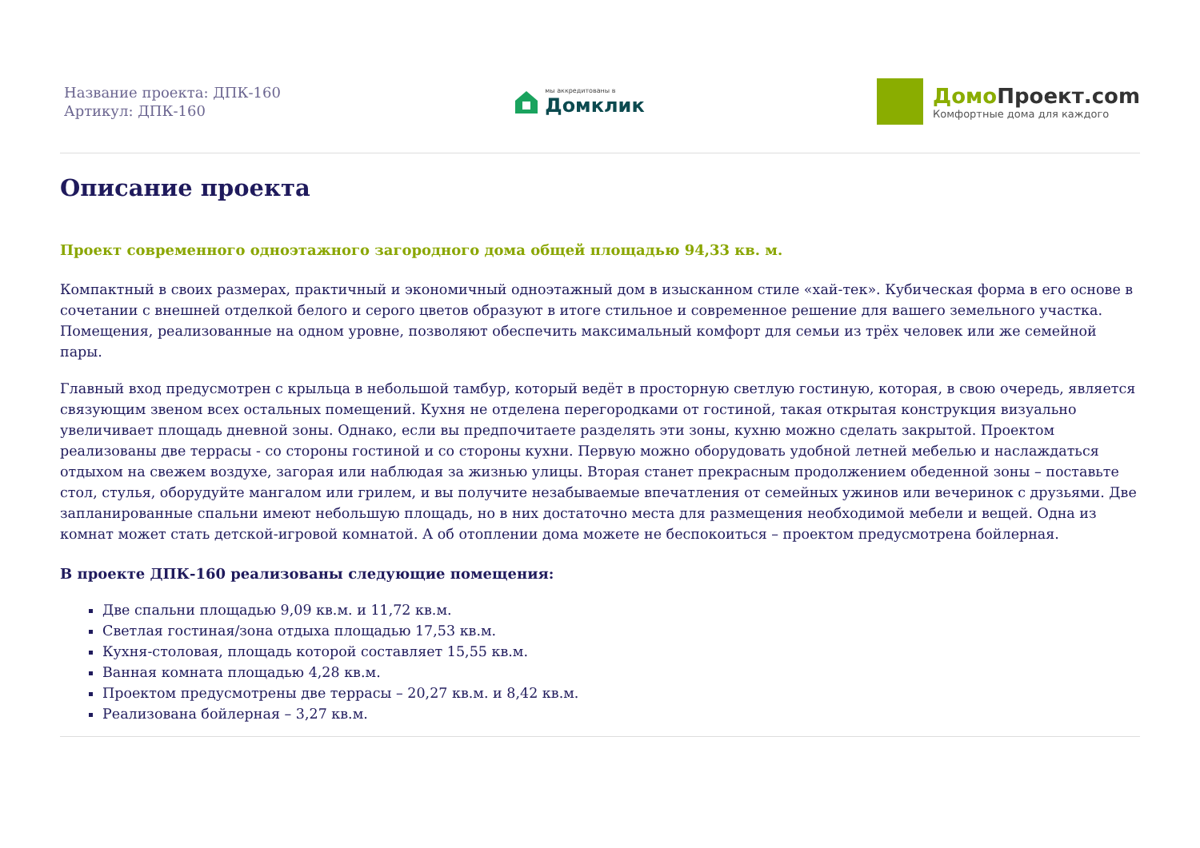Название проекта: ДПК-160
Артикул: ДПК-160
мы аккредитованы в
Домклик
Домо Проект.com
Комфортные дома для каждого
Описание проекта
Проект современного одноэтажного загородного дома общей площадью 94,33 кв. м.
Компактный в своих размерах, практичный и экономичный одноэтажный дом в изысканном стиле «хай-тек». Кубическая форма в его основе в сочетании с внешней отделкой белого и серого цветов образуют в итоге стильное и современное решение для вашего земельного участка. Помещения, реализованные на одном уровне, позволяют обеспечить максимальный комфорт для семьи из трёх человек или же семейной пары.
Главный вход предусмотрен с крыльца в небольшой тамбур, который ведёт в просторную светлую гостиную, которая, в свою очередь, является связующим звеном всех остальных помещений. Кухня не отделена перегородками от гостиной, такая открытая конструкция визуально увеличивает площадь дневной зоны. Однако, если вы предпочитаете разделять эти зоны, кухню можно сделать закрытой. Проектом реализованы две террасы - со стороны гостиной и со стороны кухни. Первую можно оборудовать удобной летней мебелью и наслаждаться отдыхом на свежем воздухе, загорая или наблюдая за жизнью улицы. Вторая станет прекрасным продолжением обеденной зоны – поставьте стол, стулья, оборудуйте мангалом или грилем, и вы получите незабываемые впечатления от семейных ужинов или вечеринок с друзьями. Две запланированные спальни имеют небольшую площадь, но в них достаточно места для размещения необходимой мебели и вещей. Одна из комнат может стать детской-игровой комнатой. А об отоплении дома можете не беспокоиться – проектом предусмотрена бойлерная.
В проекте ДПК-160 реализованы следующие помещения:
Две спальни площадью 9,09 кв.м. и 11,72 кв.м.
Светлая гостиная/зона отдыха площадью 17,53 кв.м.
Кухня-столовая, площадь которой составляет 15,55 кв.м.
Ванная комната площадью 4,28 кв.м.
Проектом предусмотрены две террасы – 20,27 кв.м. и 8,42 кв.м.
Реализована бойлерная – 3,27 кв.м.